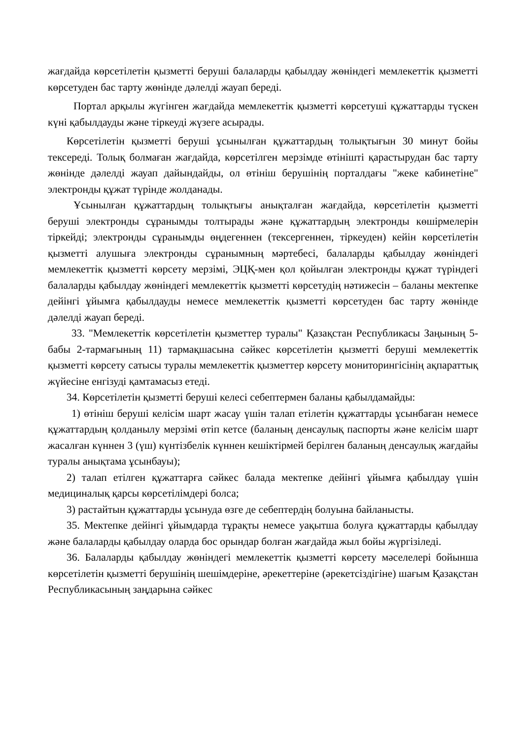жағдайда көрсетілетін қызметті беруші балаларды қабылдау жөніндегі мемлекеттік қызметті көрсетуден бас тарту жөнінде дәлелді жауап береді.
Портал арқылы жүгінген жағдайда мемлекеттік қызметті көрсетуші құжаттарды түскен күні қабылдауды және тіркеуді жүзеге асырады.
Көрсетілетін қызметті беруші ұсынылған құжаттардың толықтығын 30 минут бойы тексереді. Толық болмаған жағдайда, көрсетілген мерзімде өтінішті қарастырудан бас тарту жөнінде дәлелді жауап дайындайды, ол өтініш берушінің порталдағы "жеке кабинетіне" электронды құжат түрінде жолданады.
Ұсынылған құжаттардың толықтығы анықталған жағдайда, көрсетілетін қызметті беруші электронды сұранымды толтырады және құжаттардың электронды көшірмелерін тіркейді; электронды сұранымды өңдегеннен (тексергеннен, тіркеуден) кейін көрсетілетін қызметті алушыға электронды сұранымның мәртебесі, балаларды қабылдау жөніндегі мемлекеттік қызметті көрсету мерзімі, ЭЦҚ-мен қол қойылған электронды құжат түріндегі балаларды қабылдау жөніндегі мемлекеттік қызметті көрсетудің нәтижесін – баланы мектепке дейінгі ұйымға қабылдауды немесе мемлекеттік қызметті көрсетуден бас тарту жөнінде дәлелді жауап береді.
33. "Мемлекеттік көрсетілетін қызметтер туралы" Қазақстан Республикасы Заңының 5-бабы 2-тармағының 11) тармақшасына сәйкес көрсетілетін қызметті беруші мемлекеттік қызметті көрсету сатысы туралы мемлекеттік қызметтер көрсету мониторингісінің ақпараттық жүйесіне енгізуді қамтамасыз етеді.
34. Көрсетілетін қызметті беруші келесі себептермен баланы қабылдамайды:
1) өтініш беруші келісім шарт жасау үшін талап етілетін құжаттарды ұсынбаған немесе құжаттардың қолданылу мерзімі өтіп кетсе (баланың денсаулық паспорты және келісім шарт жасалған күннен 3 (үш) күнтізбелік күннен кешіктірмей берілген баланың денсаулық жағдайы туралы анықтама ұсынбауы);
2) талап етілген құжаттарға сәйкес балада мектепке дейінгі ұйымға қабылдау үшін медициналық қарсы көрсетілімдері болса;
3) растайтын құжаттарды ұсынуда өзге де себептердің болуына байланысты.
35. Мектепке дейінгі ұйымдарда тұрақты немесе уақытша болуға құжаттарды қабылдау және балаларды қабылдау оларда бос орындар болған жағдайда жыл бойы жүргізіледі.
36. Балаларды қабылдау жөніндегі мемлекеттік қызметті көрсету мәселелері бойынша көрсетілетін қызметті берушінің шешімдеріне, әрекеттеріне (әрекетсіздігіне) шағым Қазақстан Республикасының заңдарына сәйкес